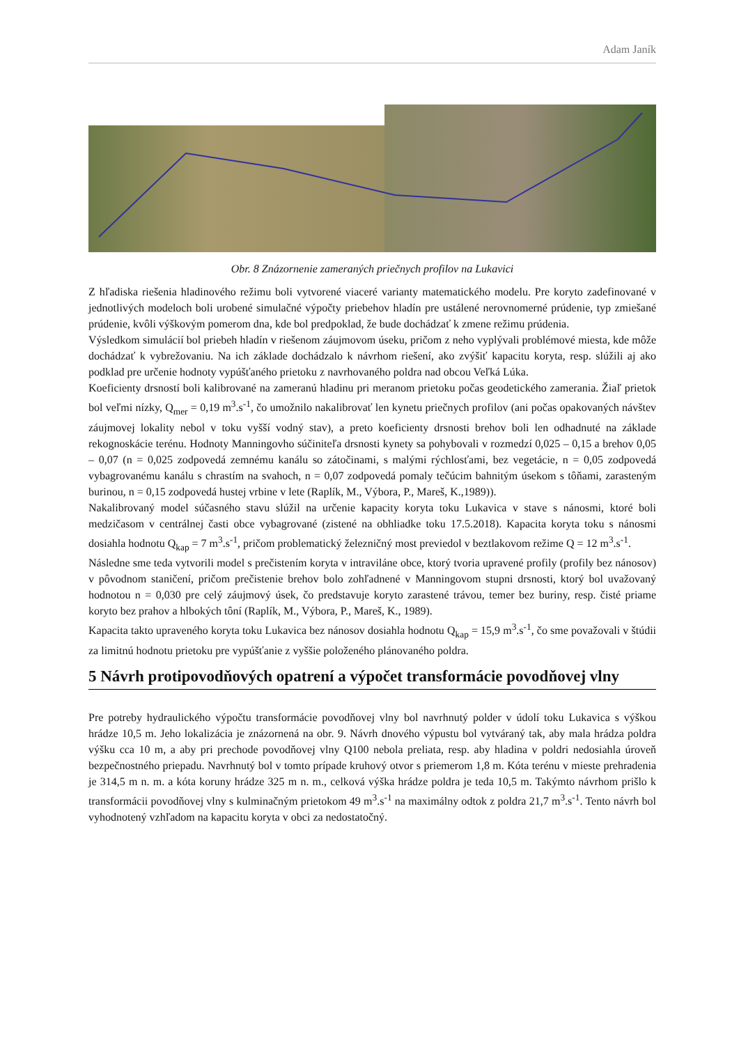Adam Janík
Obr. 8 Znázornenie zameraných priečnych profilov na Lukavici
Z hľadiska riešenia hladinového režimu boli vytvorené viaceré varianty matematického modelu. Pre koryto zadefinované v jednotlivých modeloch boli urobené simulačné výpočty priebehov hladín pre ustálené nerovnomerné prúdenie, typ zmiešané prúdenie, kvôli výškovým pomerom dna, kde bol predpoklad, že bude dochádzať k zmene režimu prúdenia.
Výsledkom simulácií bol priebeh hladín v riešenom záujmovom úseku, pričom z neho vyplývali problémové miesta, kde môže dochádzať k vybrežovaniu. Na ich základe dochádzalo k návrhom riešení, ako zvýšiť kapacitu koryta, resp. slúžili aj ako podklad pre určenie hodnoty vypúšťaného prietoku z navrhovaného poldra nad obcou Veľká Lúka.
Koeficienty drsností boli kalibrované na zameranú hladinu pri meranom prietoku počas geodetického zamerania. Žiaľ prietok bol veľmi nízky, Q<sub>mer</sub> = 0,19 m<sup>3</sup>.s<sup>-1</sup>, čo umožnilo nakalibrovať len kynetu priečnych profilov (ani počas opakovaných návštev záujmovej lokality nebol v toku vyšší vodný stav), a preto koeficienty drsnosti brehov boli len odhadnuté na základe rekognoskácie terénu. Hodnoty Manningovho súčiniteľa drsnosti kynety sa pohybovali v rozmedzí 0,025 – 0,15 a brehov 0,05 – 0,07 (n = 0,025 zodpovedá zemnému kanálu so zátočinami, s malými rýchlosťami, bez vegetácie, n = 0,05 zodpovedá vybagrovanému kanálu s chrastím na svahoch, n = 0,07 zodpovedá pomaly tečúcim bahnitým úsekom s tôňami, zarasteným burinou, n = 0,15 zodpovedá hustej vrbine v lete (Raplík, M., Výbora, P., Mareš, K.,1989)).
Nakalibrovaný model súčasného stavu slúžil na určenie kapacity koryta toku Lukavica v stave s nánosmi, ktoré boli medzičasom v centrálnej časti obce vybagrované (zistené na obhliadke toku 17.5.2018). Kapacita koryta toku s nánosmi dosiahla hodnotu Q<sub>kap</sub> = 7 m<sup>3</sup>.s<sup>-1</sup>, pričom problematický železničný most previedol v beztlakovom režime Q = 12 m<sup>3</sup>.s<sup>-1</sup>.
Následne sme teda vytvorili model s prečistením koryta v intraviláne obce, ktorý tvoria upravené profily (profily bez nánosov) v pôvodnom staničení, pričom prečistenie brehov bolo zohľadnené v Manningovom stupni drsnosti, ktorý bol uvažovaný hodnotou n = 0,030 pre celý záujmový úsek, čo predstavuje koryto zarastené trávou, temer bez buriny, resp. čisté priame koryto bez prahov a hlbokých tôní (Raplík, M., Výbora, P., Mareš, K., 1989).
Kapacita takto upraveného koryta toku Lukavica bez nánosov dosiahla hodnotu Q<sub>kap</sub> = 15,9 m<sup>3</sup>.s<sup>-1</sup>, čo sme považovali v štúdii za limitnú hodnotu prietoku pre vypúšťanie z vyššie položeného plánovaného poldra.
5 Návrh protipovodňových opatrení a výpočet transformácie povodňovej vlny
Pre potreby hydraulického výpočtu transformácie povodňovej vlny bol navrhnutý polder v údolí toku Lukavica s výškou hrádze 10,5 m. Jeho lokalizácia je znázornená na obr. 9. Návrh dnového výpustu bol vytváraný tak, aby mala hrádza poldra výšku cca 10 m, a aby pri prechode povodňovej vlny Q100 nebola preliata, resp. aby hladina v poldri nedosiahla úroveň bezpečnostného priepadu. Navrhnutý bol v tomto prípade kruhový otvor s priemerom 1,8 m. Kóta terénu v mieste prehradenia je 314,5 m n. m. a kóta koruny hrádze 325 m n. m., celková výška hrádze poldra je teda 10,5 m. Takýmto návrhom prišlo k transformácii povodňovej vlny s kulminačným prietokom 49 m<sup>3</sup>.s<sup>-1</sup> na maximálny odtok z poldra 21,7 m<sup>3</sup>.s<sup>-1</sup>. Tento návrh bol vyhodnotený vzhľadom na kapacitu koryta v obci za nedostatočný.